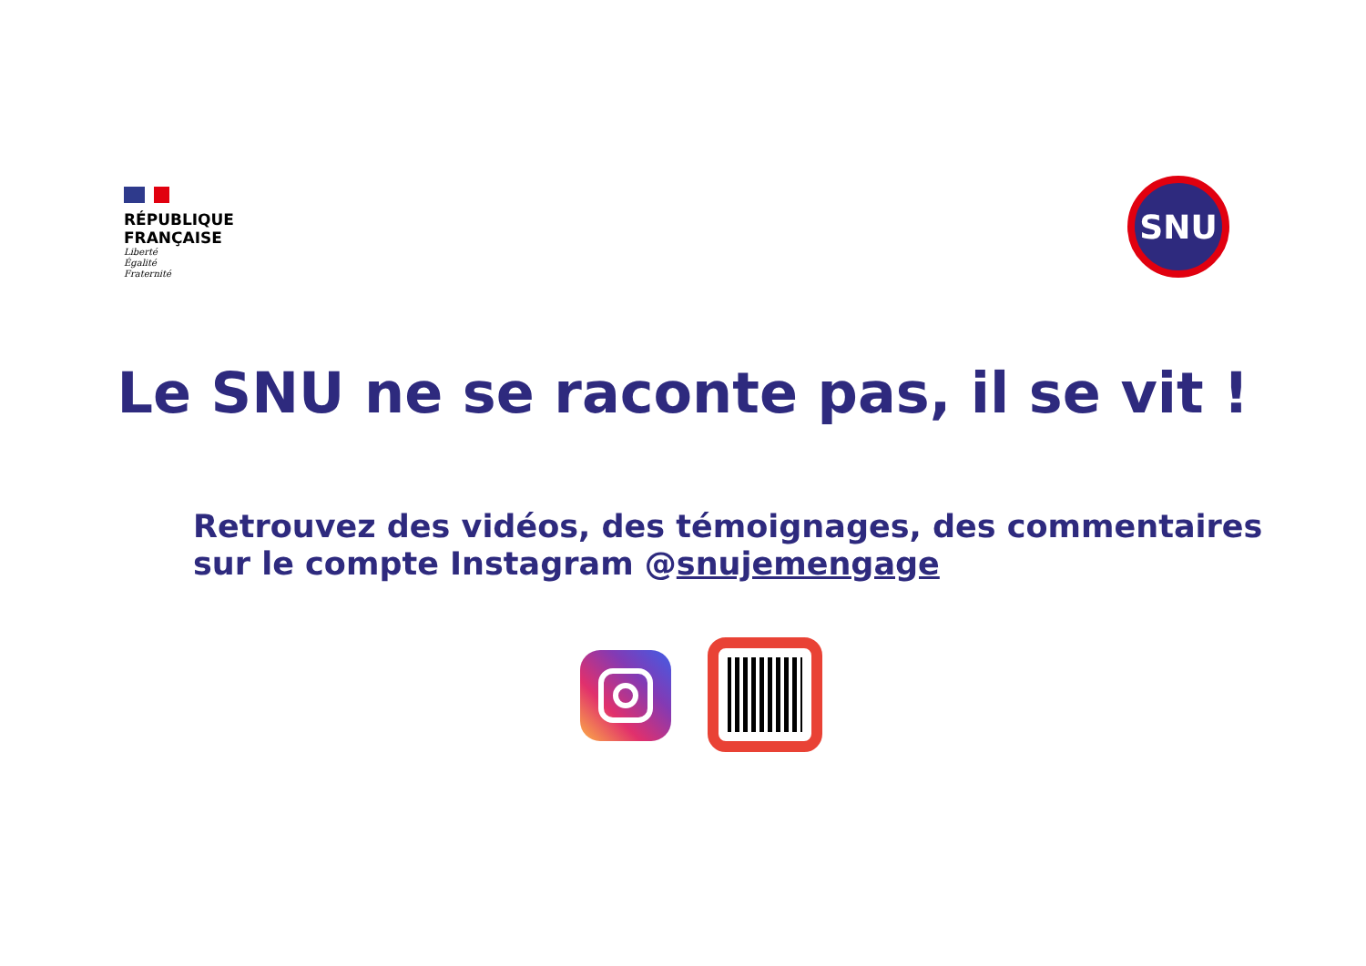RÉPUBLIQUE
FRANÇAISE
Liberté
Égalité
Fraternité
SNU
Le SNU ne se raconte pas, il se vit !
Retrouvez des vidéos, des témoignages, des commentaires
sur le compte Instagram @snujemengage